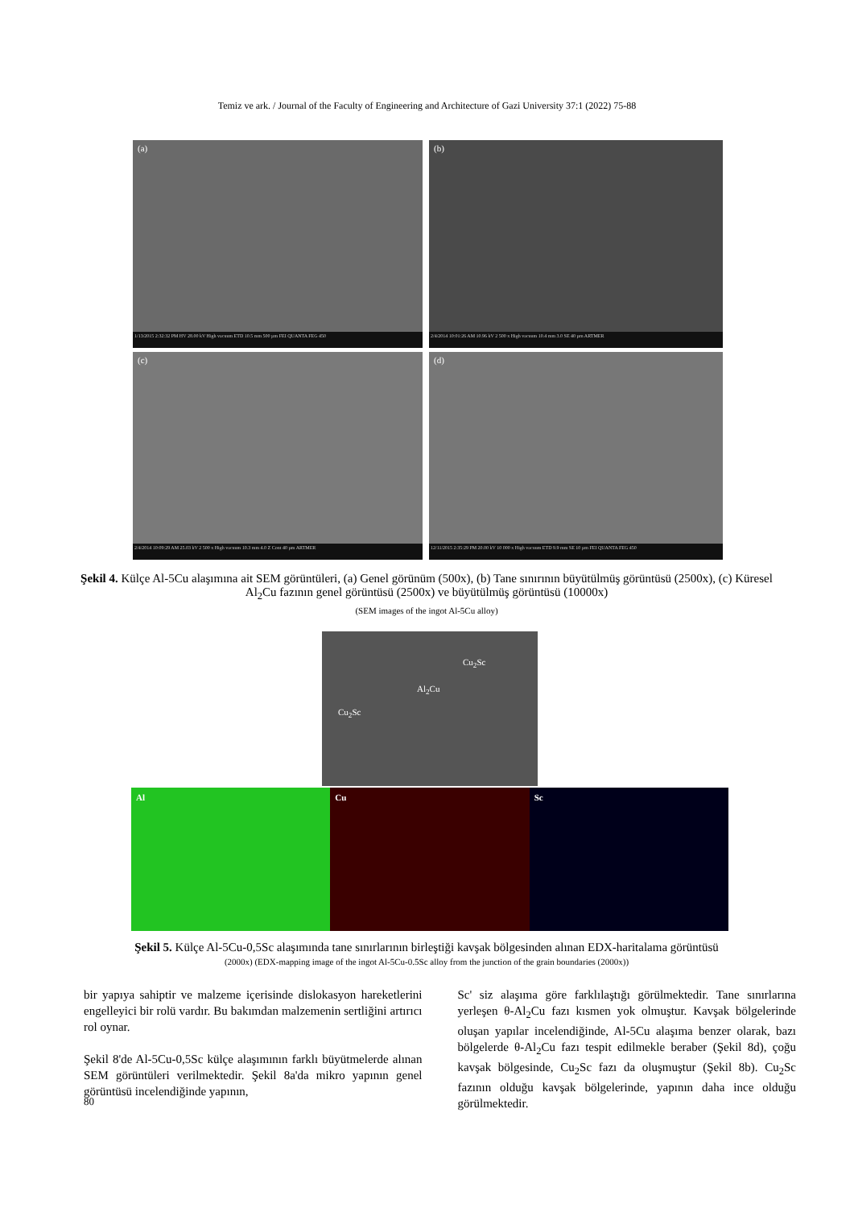Temiz ve ark. / Journal of the Faculty of Engineering and Architecture of Gazi University 37:1 (2022) 75-88
(a)
1/13/2015 2:32:32 PM HV 28.00 kV High vacuum ETD 10.5 mm 500 µm FEI QUANTA FEG 450
(b)
2/4/2014 10:01:26 AM 10.96 kV 2 500 x High vacuum 10.4 mm 3.0 SE 40 µm ARTMER
(c)
2/4/2014 10:09:29 AM 25.03 kV 2 500 x High vacuum 10.3 mm 4.0 Z Cont 40 µm ARTMER
(d)
12/11/2015 2:35:29 PM 20.00 kV 10 000 x High vacuum ETD 9.9 mm SE 10 µm FEI QUANTA FEG 450
Şekil 4. Külçe Al-5Cu alaşımına ait SEM görüntüleri, (a) Genel görünüm (500x), (b) Tane sınırının büyütülmüş görüntüsü (2500x), (c) Küresel Al<sub>2</sub>Cu fazının genel görüntüsü (2500x) ve büyütülmüş görüntüsü (10000x)
(SEM images of the ingot Al-5Cu alloy)
Cu<sub>2</sub>Sc
Al<sub>2</sub>Cu
Cu<sub>2</sub>Sc
Al Cu Sc
Şekil 5. Külçe Al-5Cu-0,5Sc alaşımında tane sınırlarının birleştiği kavşak bölgesinden alınan EDX-haritalama görüntüsü
(2000x) (EDX-mapping image of the ingot Al-5Cu-0.5Sc alloy from the junction of the grain boundaries (2000x))
bir yapıya sahiptir ve malzeme içerisinde dislokasyon hareketlerini engelleyici bir rolü vardır. Bu bakımdan malzemenin sertliğini artırıcı rol oynar.
Şekil 8'de Al-5Cu-0,5Sc külçe alaşımının farklı büyütmelerde alınan SEM görüntüleri verilmektedir. Şekil 8a'da mikro yapının genel görüntüsü incelendiğinde yapının,
Sc' siz alaşıma göre farklılaştığı görülmektedir. Tane sınırlarına yerleşen θ-Al<sub>2</sub>Cu fazı kısmen yok olmuştur. Kavşak bölgelerinde oluşan yapılar incelendiğinde, Al-5Cu alaşıma benzer olarak, bazı bölgelerde θ-Al<sub>2</sub>Cu fazı tespit edilmekle beraber (Şekil 8d), çoğu kavşak bölgesinde, Cu<sub>2</sub>Sc fazı da oluşmuştur (Şekil 8b). Cu<sub>2</sub>Sc fazının olduğu kavşak bölgelerinde, yapının daha ince olduğu görülmektedir.
80